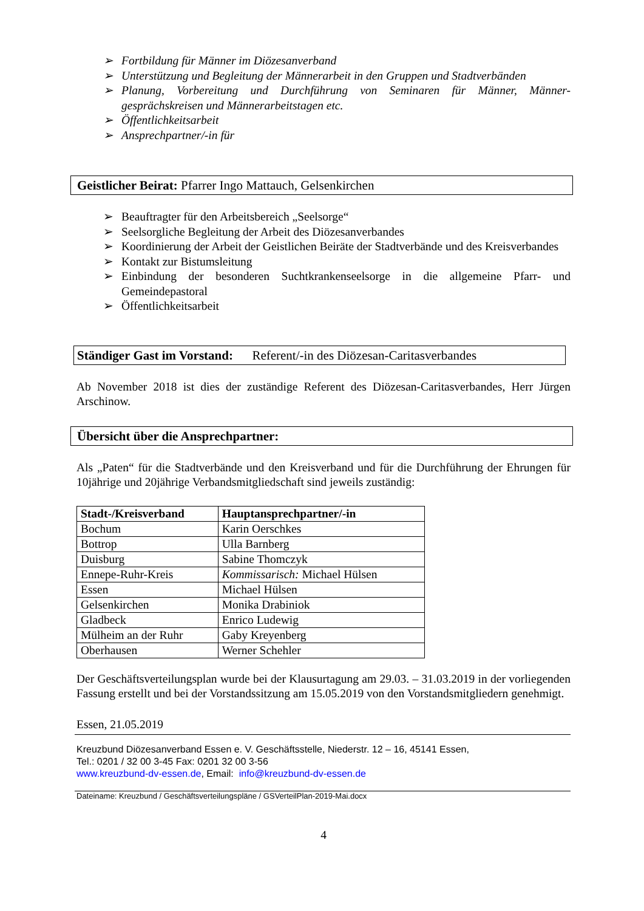➢ Fortbildung für Männer im Diözesanverband
➢ Unterstützung und Begleitung der Männerarbeit in den Gruppen und Stadtverbänden
➢ Planung, Vorbereitung und Durchführung von Seminaren für Männer, Männer-gesprächskreisen und Männerarbeitstagen etc.
➢ Öffentlichkeitsarbeit
➢ Ansprechpartner/-in für
Geistlicher Beirat: Pfarrer Ingo Mattauch, Gelsenkirchen
➢ Beauftragter für den Arbeitsbereich „Seelsorge“
➢ Seelsorgliche Begleitung der Arbeit des Diözesanverbandes
➢ Koordinierung der Arbeit der Geistlichen Beiräte der Stadtverbände und des Kreisverbandes
➢ Kontakt zur Bistumsleitung
➢ Einbindung der besonderen Suchtkrankenseelsorge in die allgemeine Pfarr- und Gemeindepastoral
➢ Öffentlichkeitsarbeit
Ständiger Gast im Vorstand: Referent/-in des Diözesan-Caritasverbandes
Ab November 2018 ist dies der zuständige Referent des Diözesan-Caritasverbandes, Herr Jürgen Arschinow.
Übersicht über die Ansprechpartner:
Als „Paten“ für die Stadtverbände und den Kreisverband und für die Durchführung der Ehrungen für 10jährige und 20jährige Verbandsmitgliedschaft sind jeweils zuständig:
| Stadt-/Kreisverband | Hauptansprechpartner/-in |
| --- | --- |
| Bochum | Karin Oerschkes |
| Bottrop | Ulla Barnberg |
| Duisburg | Sabine Thomczyk |
| Ennepe-Ruhr-Kreis | Kommissarisch: Michael Hülsen |
| Essen | Michael Hülsen |
| Gelsenkirchen | Monika Drabiniok |
| Gladbeck | Enrico Ludewig |
| Mülheim an der Ruhr | Gaby Kreyenberg |
| Oberhausen | Werner Schehler |
Der Geschäftsverteilungsplan wurde bei der Klausurtagung am 29.03. – 31.03.2019 in der vorliegenden Fassung erstellt und bei der Vorstandssitzung am 15.05.2019 von den Vorstandsmitgliedern genehmigt.
Essen, 21.05.2019
Kreuzbund Diözesanverband Essen e. V. Geschäftsstelle, Niederstr. 12 – 16, 45141 Essen,
Tel.: 0201 / 32 00 3-45 Fax: 0201 32 00 3-56
www.kreuzbund-dv-essen.de, Email: info@kreuzbund-dv-essen.de
Dateiname: Kreuzbund / Geschäftsverteilungspläne / GSVerteilPlan-2019-Mai.docx
4